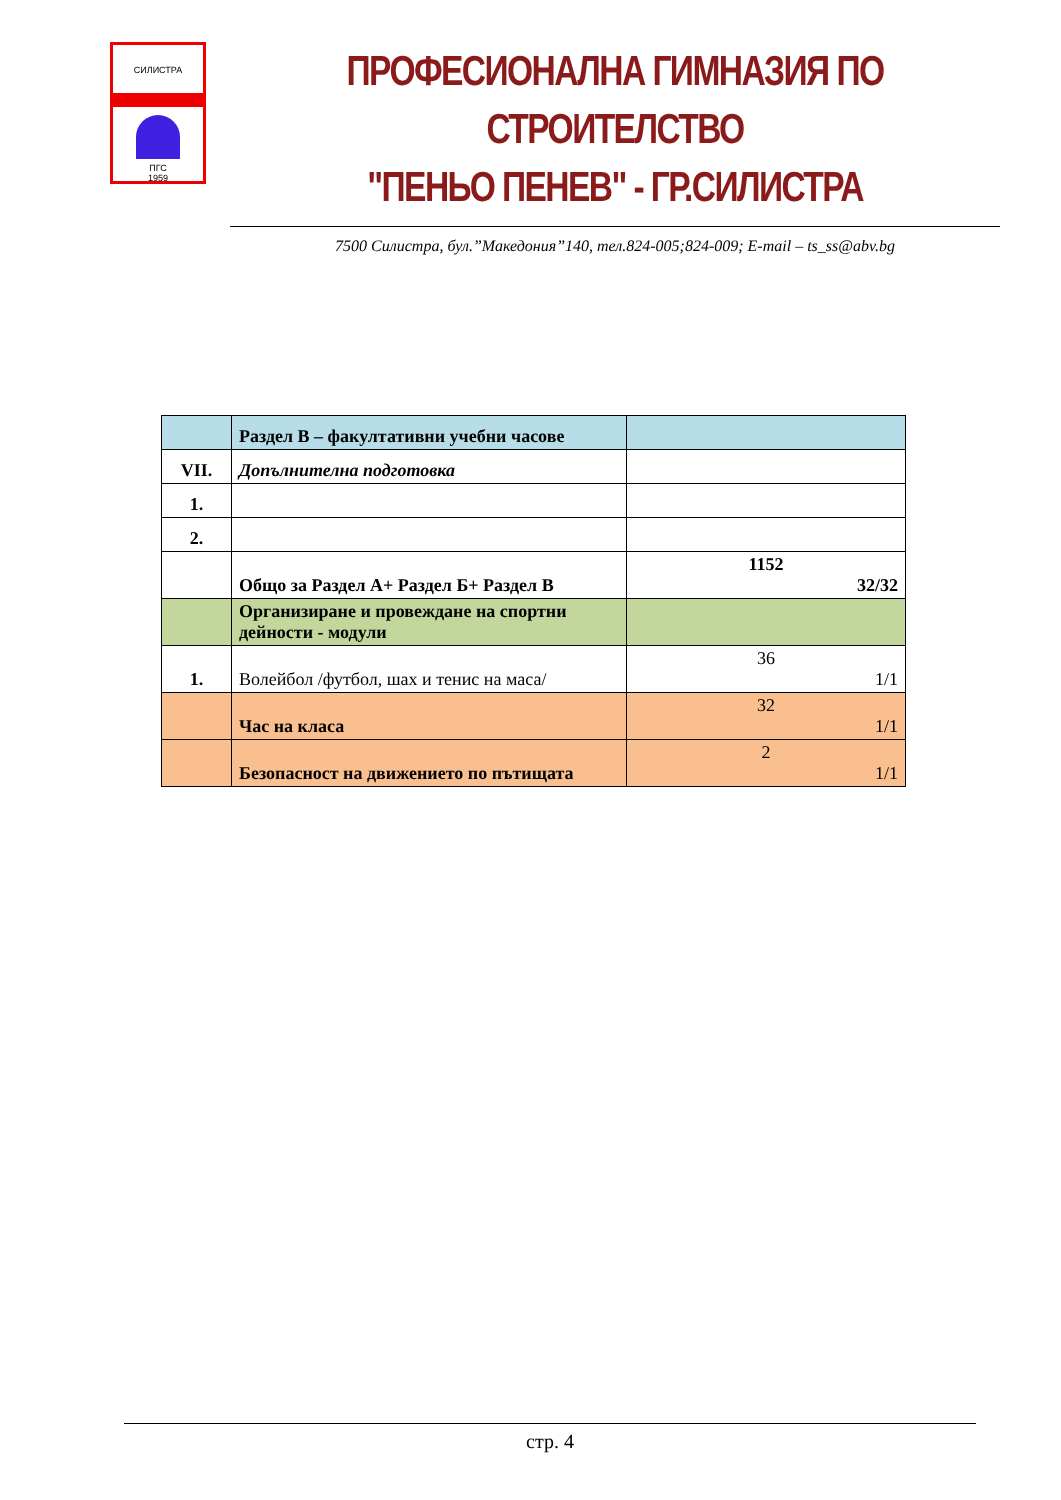СИЛИСТРА
ПГС
1959
ПРОФЕСИОНАЛНА ГИМНАЗИЯ ПО СТРОИТЕЛСТВО
"ПЕНЬО ПЕНЕВ" - ГР.СИЛИСТРА
7500 Силистра, бул.”Македония”140, тел.824-005;824-009; E-mail – ts_ss@abv.bg
| | Раздел В – факултативни учебни часове | |
| VII. | Допълнителна подготовка | |
| 1. | | |
| 2. | | |
| | Общо за Раздел А+ Раздел Б+ Раздел В | 1152 32/32 |
| | Организиране и провеждане на спортни дейности - модули | |
| 1. | Волейбол /футбол, шах и тенис на маса/ | 36 1/1 |
| | Час на класа | 32 1/1 |
| | Безопасност на движението по пътищата | 2 1/1 |
стр. 4